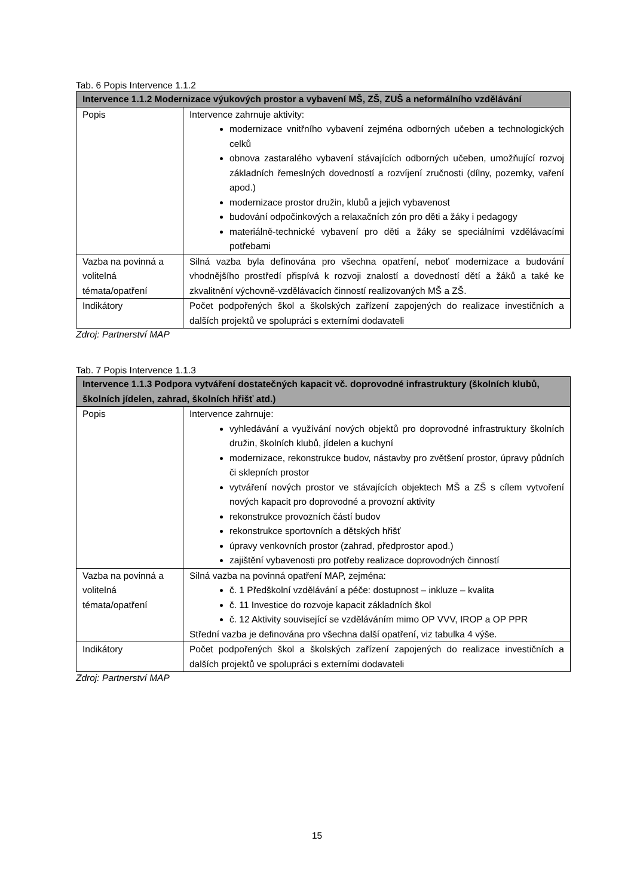Tab. 6 Popis Intervence 1.1.2
| Intervence 1.1.2 Modernizace výukových prostor a vybavení MŠ, ZŠ, ZUŠ a neformálního vzdělávání | |
| --- | --- |
| Popis | Intervence zahrnuje aktivity: modernizace vnitřního vybavení zejména odborných učeben a technologických celků obnova zastaralého vybavení stávajících odborných učeben, umožňující rozvoj základních řemeslných dovedností a rozvíjení zručnosti (dílny, pozemky, vaření apod.) modernizace prostor družin, klubů a jejich vybavenost budování odpočinkových a relaxačních zón pro děti a žáky i pedagogy materiálně-technické vybavení pro děti a žáky se speciálními vzdělávacími potřebami |
| Vazba na povinná a volitelná témata/opatření | Silná vazba byla definována pro všechna opatření, neboť modernizace a budování vhodnějšího prostředí přispívá k rozvoji znalostí a dovedností dětí a žáků a také ke zkvalitnění výchovně-vzdělávacích činností realizovaných MŠ a ZŠ. |
| Indikátory | Počet podpořených škol a školských zařízení zapojených do realizace investičních a dalších projektů ve spolupráci s externími dodavateli |
Zdroj: Partnerství MAP
Tab. 7 Popis Intervence 1.1.3
| Intervence 1.1.3 Podpora vytváření dostatečných kapacit vč. doprovodné infrastruktury (školních klubů, školních jídelen, zahrad, školních hřišť atd.) | |
| --- | --- |
| Popis | Intervence zahrnuje: vyhledávání a využívání nových objektů pro doprovodné infrastruktury školních družin, školních klubů, jídelen a kuchyní modernizace, rekonstrukce budov, nástavby pro zvětšení prostor, úpravy půdních či sklepních prostor vytváření nových prostor ve stávajících objektech MŠ a ZŠ s cílem vytvoření nových kapacit pro doprovodné a provozní aktivity rekonstrukce provozních částí budov rekonstrukce sportovních a dětských hřišť úpravy venkovních prostor (zahrad, předprostor apod.) zajištění vybavenosti pro potřeby realizace doprovodných činností |
| Vazba na povinná a volitelná témata/opatření | Silná vazba na povinná opatření MAP, zejména: č. 1 Předškolní vzdělávání a péče: dostupnost – inkluze – kvalita č. 11 Investice do rozvoje kapacit základních škol č. 12 Aktivity související se vzděláváním mimo OP VVV, IROP a OP PPR Střední vazba je definována pro všechna další opatření, viz tabulka 4 výše. |
| Indikátory | Počet podpořených škol a školských zařízení zapojených do realizace investičních a dalších projektů ve spolupráci s externími dodavateli |
Zdroj: Partnerství MAP
15